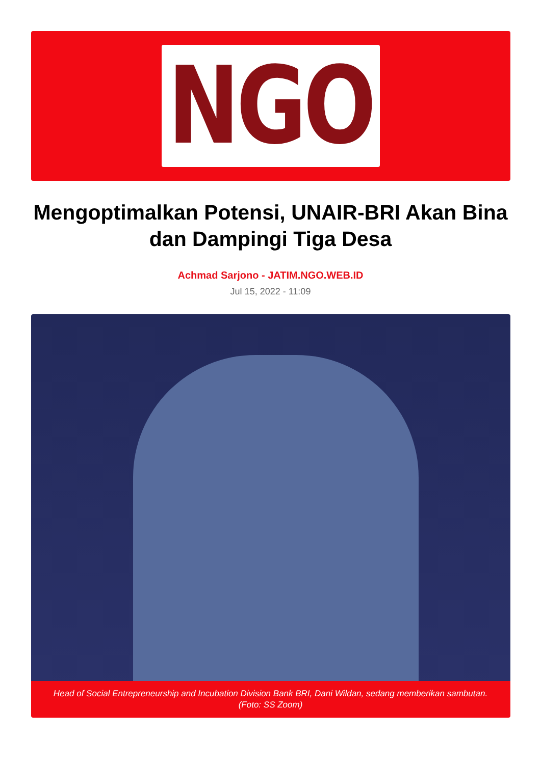NGO
Mengoptimalkan Potensi, UNAIR-BRI Akan Bina dan Dampingi Tiga Desa
Achmad Sarjono - JATIM.NGO.WEB.ID
Jul 15, 2022 - 11:09
Head of Social Entrepreneurship and Incubation Division Bank BRI, Dani Wildan, sedang memberikan sambutan. (Foto: SS Zoom)